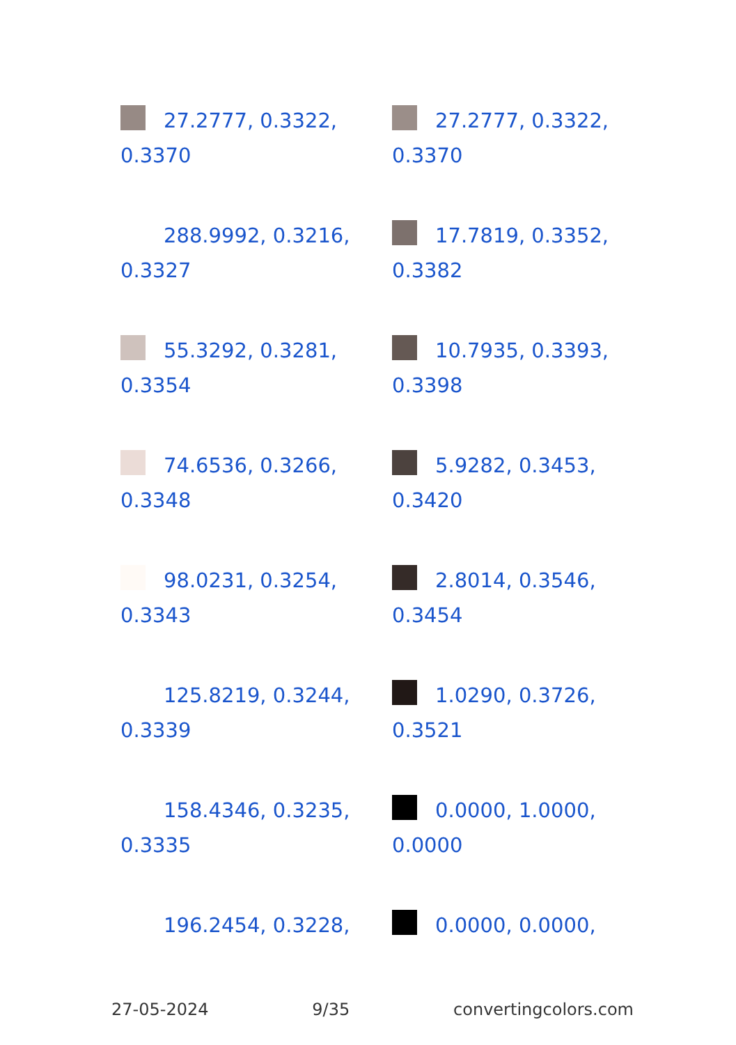27.2777, 0.3322, 0.3370
27.2777, 0.3322, 0.3370
288.9992, 0.3216, 0.3327
17.7819, 0.3352, 0.3382
55.3292, 0.3281, 0.3354
10.7935, 0.3393, 0.3398
74.6536, 0.3266, 0.3348
5.9282, 0.3453, 0.3420
98.0231, 0.3254, 0.3343
2.8014, 0.3546, 0.3454
125.8219, 0.3244, 0.3339
1.0290, 0.3726, 0.3521
158.4346, 0.3235, 0.3335
0.0000, 1.0000, 0.0000
196.2454, 0.3228,
0.0000, 0.0000,
27-05-2024 9/35 convertingcolors.com